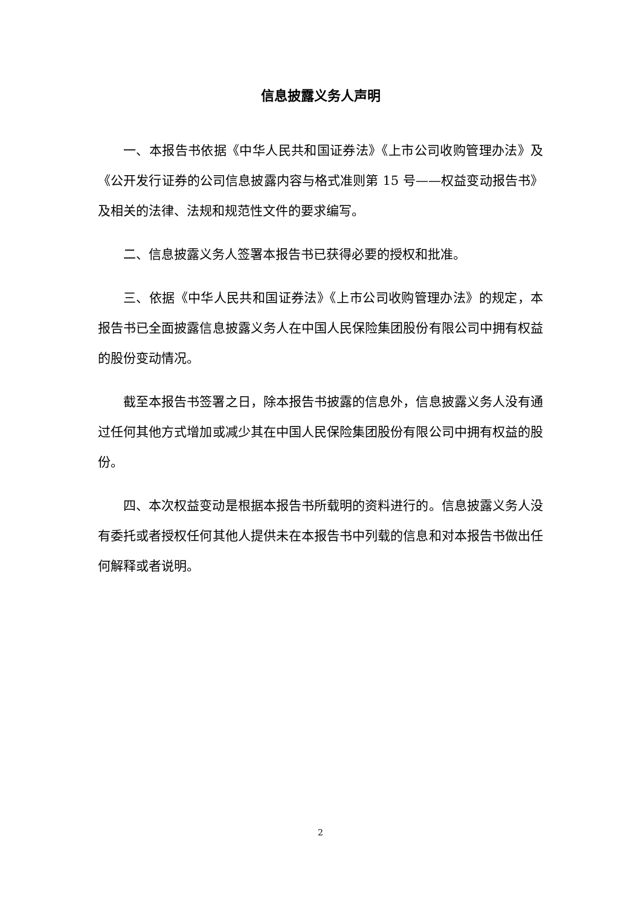信息披露义务人声明
一、本报告书依据《中华人民共和国证券法》《上市公司收购管理办法》及《公开发行证券的公司信息披露内容与格式准则第 15 号——权益变动报告书》及相关的法律、法规和规范性文件的要求编写。
二、信息披露义务人签署本报告书已获得必要的授权和批准。
三、依据《中华人民共和国证券法》《上市公司收购管理办法》的规定，本报告书已全面披露信息披露义务人在中国人民保险集团股份有限公司中拥有权益的股份变动情况。
截至本报告书签署之日，除本报告书披露的信息外，信息披露义务人没有通过任何其他方式增加或减少其在中国人民保险集团股份有限公司中拥有权益的股份。
四、本次权益变动是根据本报告书所载明的资料进行的。信息披露义务人没有委托或者授权任何其他人提供未在本报告书中列载的信息和对本报告书做出任何解释或者说明。
2